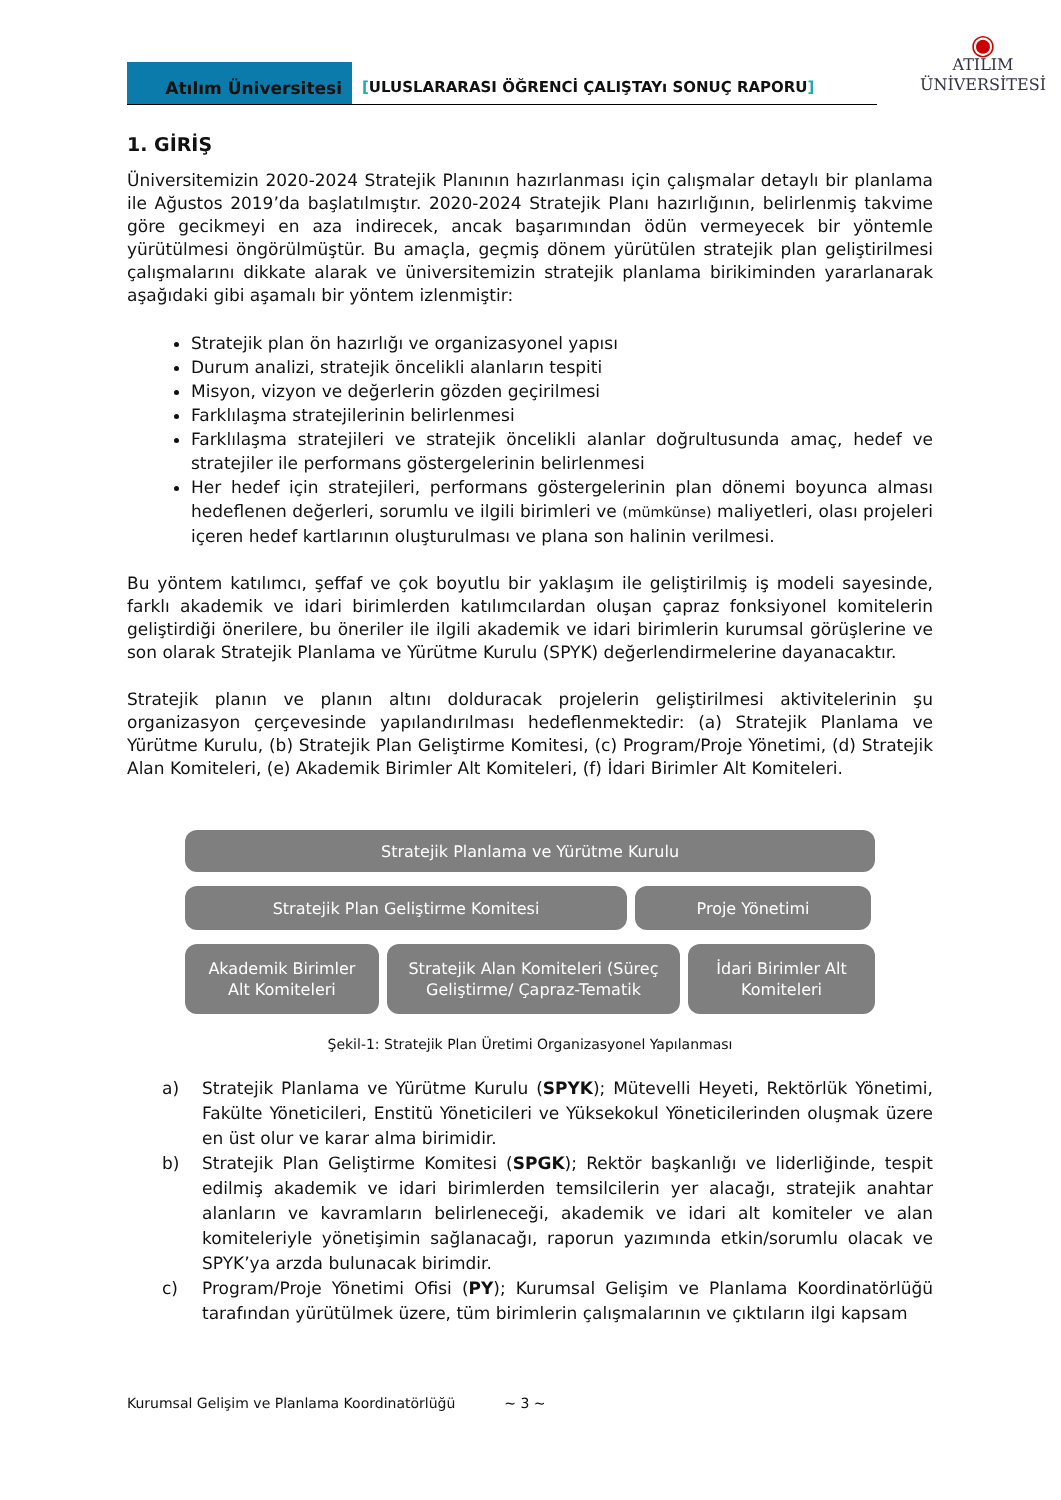Atılım Üniversitesi
[ULUSLARARASI ÖĞRENCİ ÇALIŞTAYı SONUÇ RAPORU]
◉
ATILIM
ÜNİVERSİTESİ
1. GİRİŞ
Üniversitemizin 2020-2024 Stratejik Planının hazırlanması için çalışmalar detaylı bir planlama ile Ağustos 2019’da başlatılmıştır. 2020-2024 Stratejik Planı hazırlığının, belirlenmiş takvime göre gecikmeyi en aza indirecek, ancak başarımından ödün vermeyecek bir yöntemle yürütülmesi öngörülmüştür. Bu amaçla, geçmiş dönem yürütülen stratejik plan geliştirilmesi çalışmalarını dikkate alarak ve üniversitemizin stratejik planlama birikiminden yararlanarak aşağıdaki gibi aşamalı bir yöntem izlenmiştir:
Stratejik plan ön hazırlığı ve organizasyonel yapısı
Durum analizi, stratejik öncelikli alanların tespiti
Misyon, vizyon ve değerlerin gözden geçirilmesi
Farklılaşma stratejilerinin belirlenmesi
Farklılaşma stratejileri ve stratejik öncelikli alanlar doğrultusunda amaç, hedef ve stratejiler ile performans göstergelerinin belirlenmesi
Her hedef için stratejileri, performans göstergelerinin plan dönemi boyunca alması hedeflenen değerleri, sorumlu ve ilgili birimleri ve (mümkünse) maliyetleri, olası projeleri içeren hedef kartlarının oluşturulması ve plana son halinin verilmesi.
Bu yöntem katılımcı, şeffaf ve çok boyutlu bir yaklaşım ile geliştirilmiş iş modeli sayesinde, farklı akademik ve idari birimlerden katılımcılardan oluşan çapraz fonksiyonel komitelerin geliştirdiği önerilere, bu öneriler ile ilgili akademik ve idari birimlerin kurumsal görüşlerine ve son olarak Stratejik Planlama ve Yürütme Kurulu (SPYK) değerlendirmelerine dayanacaktır.
Stratejik planın ve planın altını dolduracak projelerin geliştirilmesi aktivitelerinin şu organizasyon çerçevesinde yapılandırılması hedeflenmektedir: (a) Stratejik Planlama ve Yürütme Kurulu, (b) Stratejik Plan Geliştirme Komitesi, (c) Program/Proje Yönetimi, (d) Stratejik Alan Komiteleri, (e) Akademik Birimler Alt Komiteleri, (f) İdari Birimler Alt Komiteleri.
Stratejik Planlama ve Yürütme Kurulu
Stratejik Plan Geliştirme Komitesi Proje Yönetimi
Akademik Birimler
Alt Komiteleri
Stratejik Alan Komiteleri (Süreç
Geliştirme/ Çapraz-Tematik
İdari Birimler Alt
Komiteleri
Şekil-1: Stratejik Plan Üretimi Organizasyonel Yapılanması
a) Stratejik Planlama ve Yürütme Kurulu (SPYK); Mütevelli Heyeti, Rektörlük Yönetimi, Fakülte Yöneticileri, Enstitü Yöneticileri ve Yüksekokul Yöneticilerinden oluşmak üzere en üst olur ve karar alma birimidir.
b) Stratejik Plan Geliştirme Komitesi (SPGK); Rektör başkanlığı ve liderliğinde, tespit edilmiş akademik ve idari birimlerden temsilcilerin yer alacağı, stratejik anahtar alanların ve kavramların belirleneceği, akademik ve idari alt komiteler ve alan komiteleriyle yönetişimin sağlanacağı, raporun yazımında etkin/sorumlu olacak ve SPYK’ya arzda bulunacak birimdir.
c) Program/Proje Yönetimi Ofisi (PY); Kurumsal Gelişim ve Planlama Koordinatörlüğü tarafından yürütülmek üzere, tüm birimlerin çalışmalarının ve çıktıların ilgi kapsam
Kurumsal Gelişim ve Planlama Koordinatörlüğü ~ 3 ~